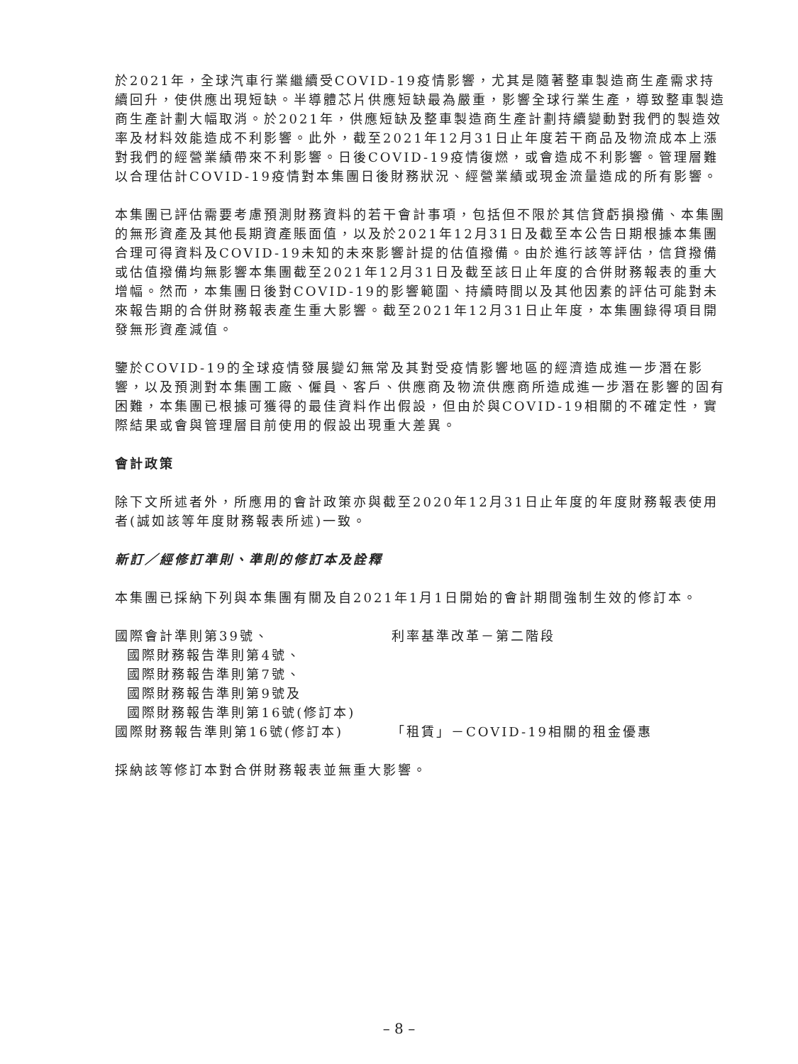於2021年，全球汽車行業繼續受COVID-19疫情影響，尤其是隨著整車製造商生產需求持續回升，使供應出現短缺。半導體芯片供應短缺最為嚴重，影響全球行業生產，導致整車製造商生產計劃大幅取消。於2021年，供應短缺及整車製造商生產計劃持續變動對我們的製造效率及材料效能造成不利影響。此外，截至2021年12月31日止年度若干商品及物流成本上漲對我們的經營業績帶來不利影響。日後COVID-19疫情復燃，或會造成不利影響。管理層難以合理估計COVID-19疫情對本集團日後財務狀況、經營業績或現金流量造成的所有影響。
本集團已評估需要考慮預測財務資料的若干會計事項，包括但不限於其信貸虧損撥備、本集團的無形資產及其他長期資產賬面值，以及於2021年12月31日及截至本公告日期根據本集團合理可得資料及COVID-19未知的未來影響計提的估值撥備。由於進行該等評估，信貸撥備或估值撥備均無影響本集團截至2021年12月31日及截至該日止年度的合併財務報表的重大增幅。然而，本集團日後對COVID-19的影響範圍、持續時間以及其他因素的評估可能對未來報告期的合併財務報表產生重大影響。截至2021年12月31日止年度，本集團錄得項目開發無形資產減值。
鑒於COVID-19的全球疫情發展變幻無常及其對受疫情影響地區的經濟造成進一步潛在影響，以及預測對本集團工廠、僱員、客戶、供應商及物流供應商所造成進一步潛在影響的固有困難，本集團已根據可獲得的最佳資料作出假設，但由於與COVID-19相關的不確定性，實際結果或會與管理層目前使用的假設出現重大差異。
會計政策
除下文所述者外，所應用的會計政策亦與截至2020年12月31日止年度的年度財務報表使用者(誠如該等年度財務報表所述)一致。
新訂／經修訂準則、準則的修訂本及詮釋
本集團已採納下列與本集團有關及自2021年1月1日開始的會計期間強制生效的修訂本。
| 國際會計準則第39號、 國際財務報告準則第4號、 國際財務報告準則第7號、 國際財務報告準則第9號及 國際財務報告準則第16號(修訂本) | 利率基準改革－第二階段 |
| 國際財務報告準則第16號(修訂本) | 「租賃」－COVID-19相關的租金優惠 |
採納該等修訂本對合併財務報表並無重大影響。
– 8 –